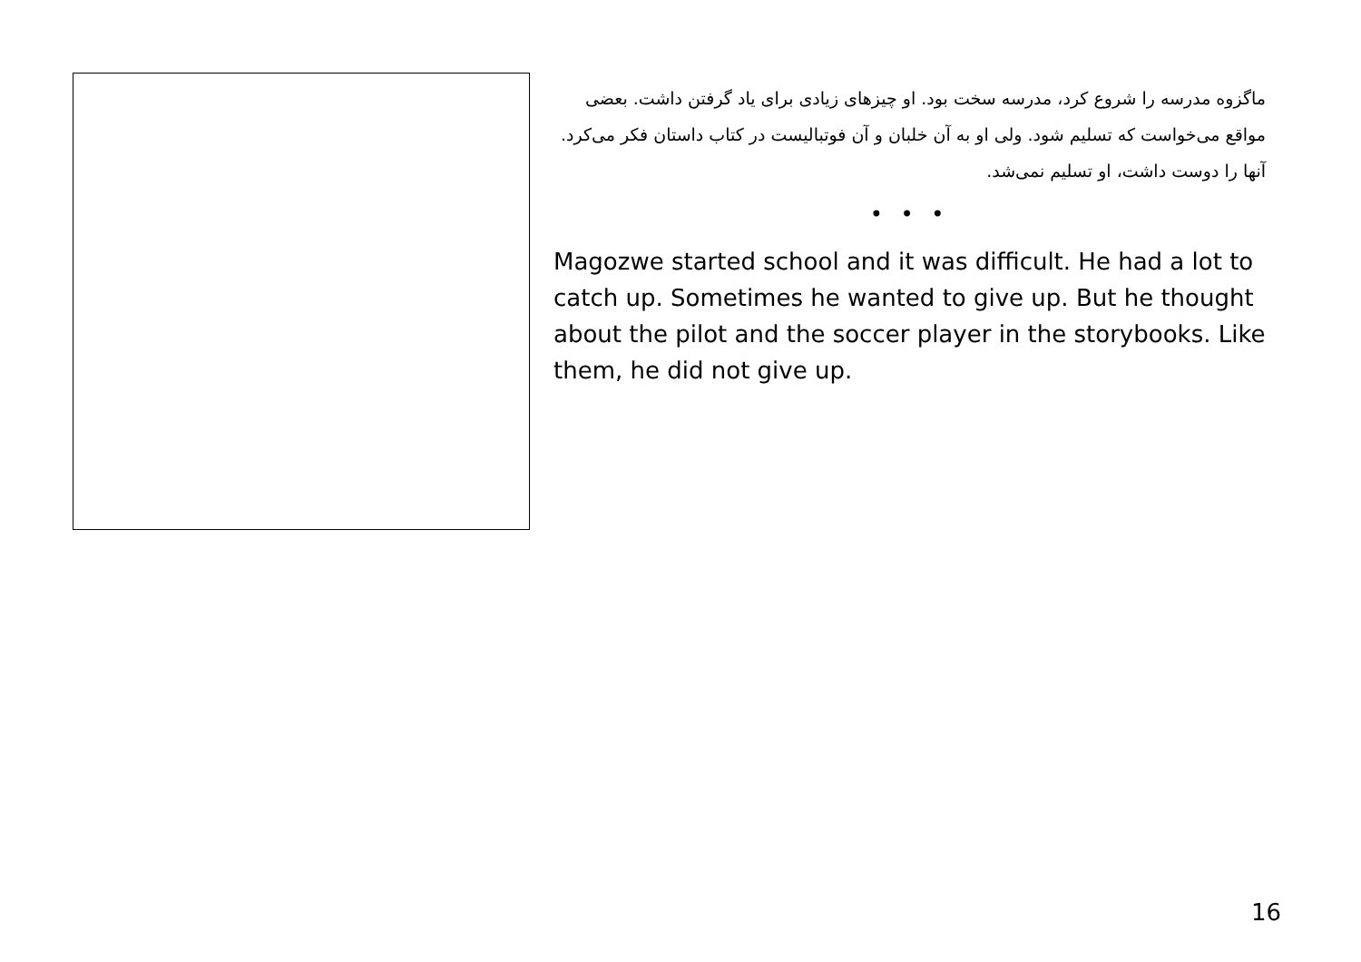ماگزوه مدرسه را شروع کرد، مدرسه سخت بود. او چیزهای زیادی برای یاد گرفتن داشت. بعضی مواقع می‌خواست که تسلیم شود. ولی او به آن خلبان و آن فوتبالیست در کتاب داستان فکر می‌کرد. آنها را دوست داشت، او تسلیم نمی‌شد.
• • •
Magozwe started school and it was difficult. He had a lot to catch up. Sometimes he wanted to give up. But he thought about the pilot and the soccer player in the storybooks. Like them, he did not give up.
16